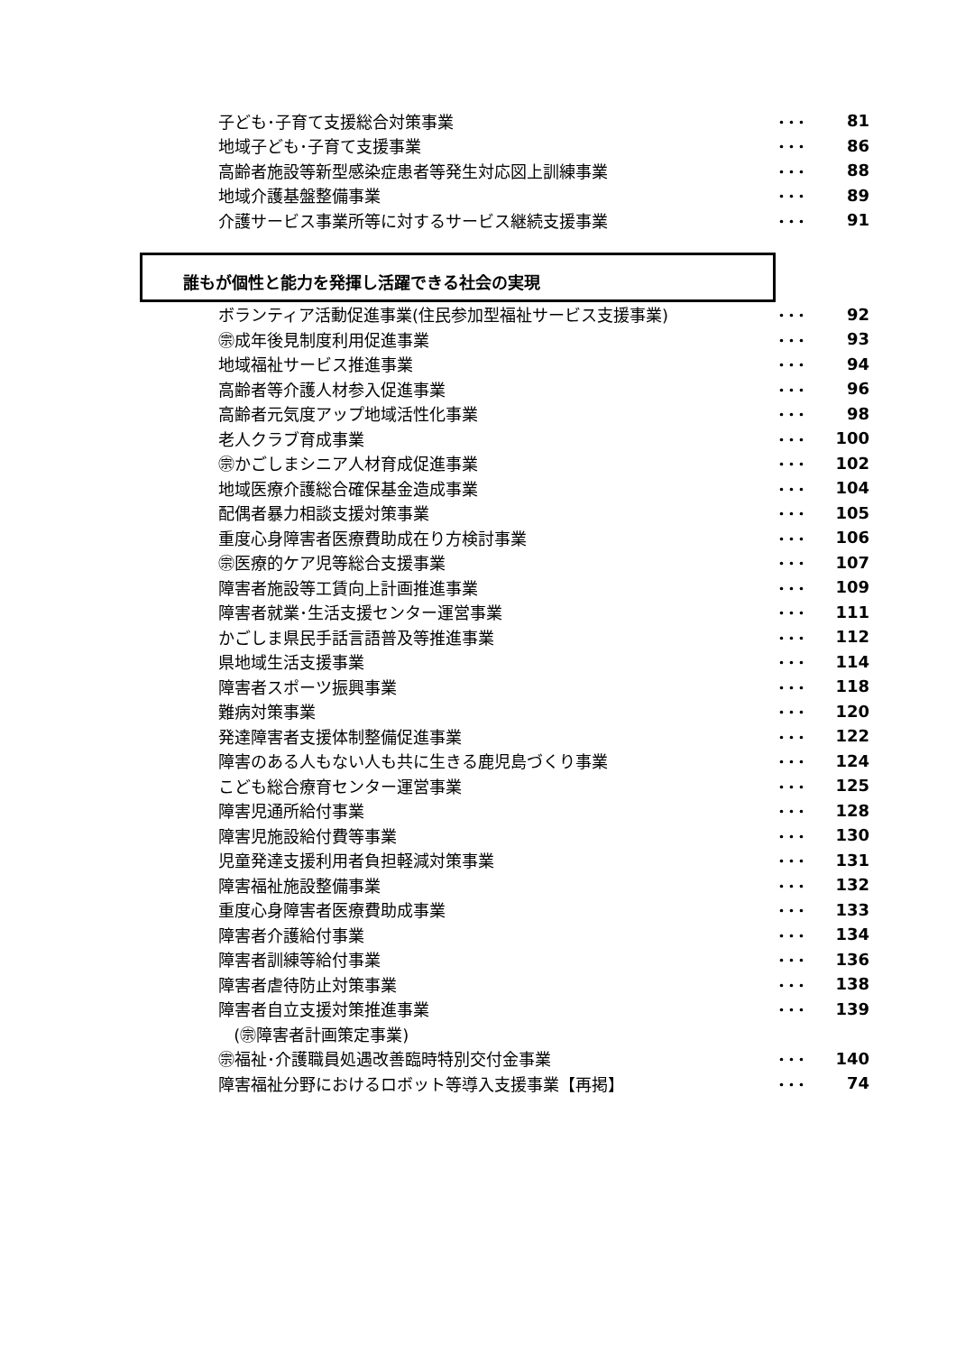| 子ども･子育て支援総合対策事業 | ･･･ | 81 |
| 地域子ども･子育て支援事業 | ･･･ | 86 |
| 高齢者施設等新型感染症患者等発生対応図上訓練事業 | ･･･ | 88 |
| 地域介護基盤整備事業 | ･･･ | 89 |
| 介護サービス事業所等に対するサービス継続支援事業 | ･･･ | 91 |
誰もが個性と能力を発揮し活躍できる社会の実現
| ボランティア活動促進事業(住民参加型福祉サービス支援事業) | ･･･ | 92 |
| ㊪成年後見制度利用促進事業 | ･･･ | 93 |
| 地域福祉サービス推進事業 | ･･･ | 94 |
| 高齢者等介護人材参入促進事業 | ･･･ | 96 |
| 高齢者元気度アップ地域活性化事業 | ･･･ | 98 |
| 老人クラブ育成事業 | ･･･ | 100 |
| ㊪かごしまシニア人材育成促進事業 | ･･･ | 102 |
| 地域医療介護総合確保基金造成事業 | ･･･ | 104 |
| 配偶者暴力相談支援対策事業 | ･･･ | 105 |
| 重度心身障害者医療費助成在り方検討事業 | ･･･ | 106 |
| ㊪医療的ケア児等総合支援事業 | ･･･ | 107 |
| 障害者施設等工賃向上計画推進事業 | ･･･ | 109 |
| 障害者就業･生活支援センター運営事業 | ･･･ | 111 |
| かごしま県民手話言語普及等推進事業 | ･･･ | 112 |
| 県地域生活支援事業 | ･･･ | 114 |
| 障害者スポーツ振興事業 | ･･･ | 118 |
| 難病対策事業 | ･･･ | 120 |
| 発達障害者支援体制整備促進事業 | ･･･ | 122 |
| 障害のある人もない人も共に生きる鹿児島づくり事業 | ･･･ | 124 |
| こども総合療育センター運営事業 | ･･･ | 125 |
| 障害児通所給付事業 | ･･･ | 128 |
| 障害児施設給付費等事業 | ･･･ | 130 |
| 児童発達支援利用者負担軽減対策事業 | ･･･ | 131 |
| 障害福祉施設整備事業 | ･･･ | 132 |
| 重度心身障害者医療費助成事業 | ･･･ | 133 |
| 障害者介護給付事業 | ･･･ | 134 |
| 障害者訓練等給付事業 | ･･･ | 136 |
| 障害者虐待防止対策事業 | ･･･ | 138 |
| 障害者自立支援対策推進事業 | ･･･ | 139 |
| (㊪障害者計画策定事業) | | |
| ㊪福祉･介護職員処遇改善臨時特別交付金事業 | ･･･ | 140 |
| 障害福祉分野におけるロボット等導入支援事業【再掲】 | ･･･ | 74 |